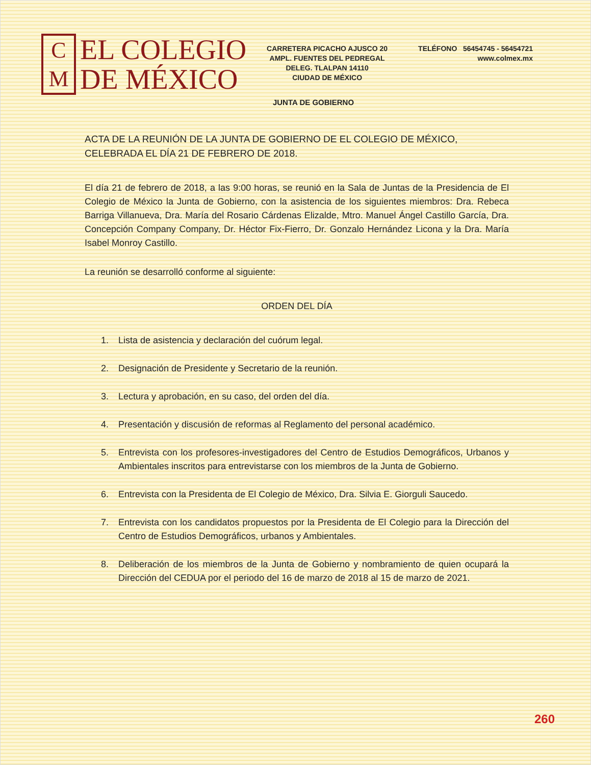C
M
EL COLEGIO
DE MÉXICO
CARRETERA PICACHO AJUSCO 20
AMPL. FUENTES DEL PEDREGAL
DELEG. TLALPAN 14110
CIUDAD DE MÉXICO
TELÉFONO 56454745 - 56454721
www.colmex.mx
JUNTA DE GOBIERNO
ACTA DE LA REUNIÓN DE LA JUNTA DE GOBIERNO DE EL COLEGIO DE MÉXICO, CELEBRADA EL DÍA 21 DE FEBRERO DE 2018.
El día 21 de febrero de 2018, a las 9:00 horas, se reunió en la Sala de Juntas de la Presidencia de El Colegio de México la Junta de Gobierno, con la asistencia de los siguientes miembros: Dra. Rebeca Barriga Villanueva, Dra. María del Rosario Cárdenas Elizalde, Mtro. Manuel Ángel Castillo García, Dra. Concepción Company Company, Dr. Héctor Fix-Fierro, Dr. Gonzalo Hernández Licona y la Dra. María Isabel Monroy Castillo.
La reunión se desarrolló conforme al siguiente:
ORDEN DEL DÍA
1. Lista de asistencia y declaración del cuórum legal.
2. Designación de Presidente y Secretario de la reunión.
3. Lectura y aprobación, en su caso, del orden del día.
4. Presentación y discusión de reformas al Reglamento del personal académico.
5. Entrevista con los profesores-investigadores del Centro de Estudios Demográficos, Urbanos y Ambientales inscritos para entrevistarse con los miembros de la Junta de Gobierno.
6. Entrevista con la Presidenta de El Colegio de México, Dra. Silvia E. Giorguli Saucedo.
7. Entrevista con los candidatos propuestos por la Presidenta de El Colegio para la Dirección del Centro de Estudios Demográficos, urbanos y Ambientales.
8. Deliberación de los miembros de la Junta de Gobierno y nombramiento de quien ocupará la Dirección del CEDUA por el periodo del 16 de marzo de 2018 al 15 de marzo de 2021.
260